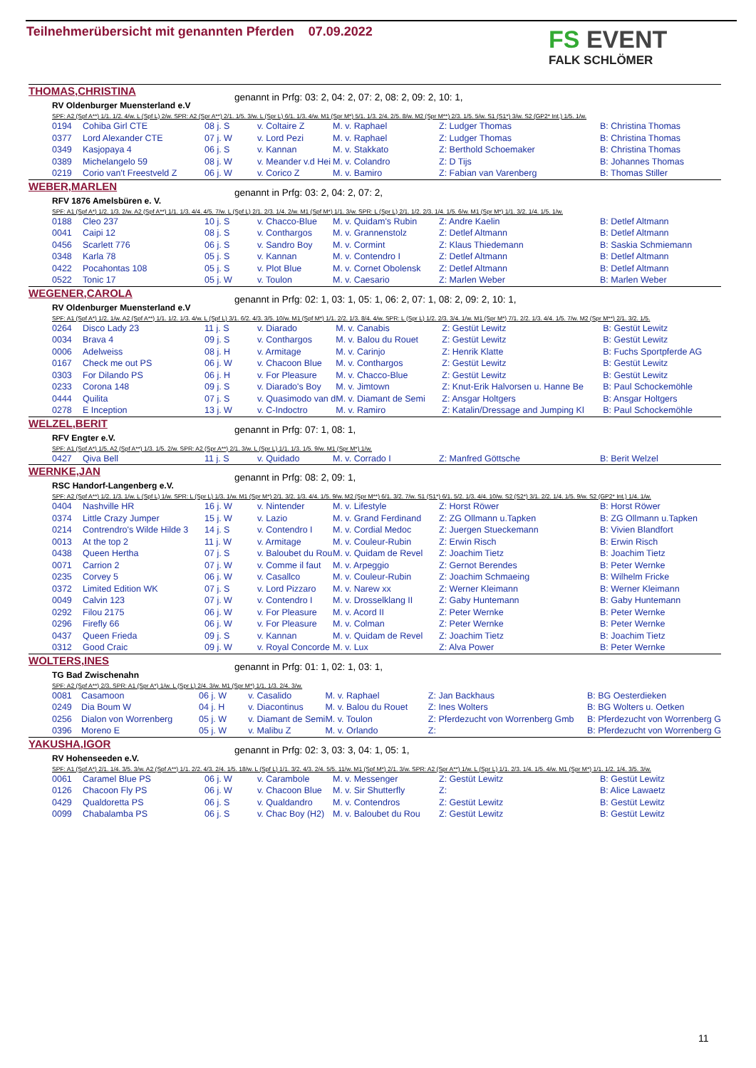Teilnehmerübersicht mit genannten Pferden 07.09.2022
FS EVENT
FALK SCHLÖMER
THOMAS,CHRISTINA
RV Oldenburger Muensterland e.V
genannt in Prfg: 03: 2, 04: 2, 07: 2, 08: 2, 09: 2, 10: 1,
SPF: A2 (Spf A**) 1/1. 1/2. 4/w. L (Spf L) 2/w. SPR: A2 (Spr A**) 2/1. 1/5. 3/w. L (Spr L) 6/1. 1/3. 4/w. M1 (Spr M*) 5/1. 1/3. 2/4. 2/5. 8/w. M2 (Spr M**) 2/3. 1/5. 5/w. S1 (S1*) 3/w. S2 (GP2* Int.) 1/5. 1/w.
| 0194 | Cohiba Girl CTE | 08 j. S | v. Coltaire Z | M. v. Raphael | Z: Ludger Thomas | B: Christina Thomas |
| 0377 | Lord Alexander CTE | 07 j. W | v. Lord Pezi | M. v. Raphael | Z: Ludger Thomas | B: Christina Thomas |
| 0349 | Kasjopaya 4 | 06 j. S | v. Kannan | M. v. Stakkato | Z: Berthold Schoemaker | B: Christina Thomas |
| 0389 | Michelangelo 59 | 08 j. W | v. Meander v.d Hei | M. v. Colandro | Z: D Tijs | B: Johannes Thomas |
| 0219 | Corio van't Freestveld Z | 06 j. W | v. Corico Z | M. v. Bamiro | Z: Fabian van Varenberg | B: Thomas Stiller |
WEBER,MARLEN
RFV 1876 Amelsbüren e. V.
genannt in Prfg: 03: 2, 04: 2, 07: 2,
SPF: A1 (Spf A*) 1/2. 1/3. 2/w. A2 (Spf A**) 1/1. 1/3. 4/4. 4/5. 7/w. L (Spf L) 2/1. 2/3. 1/4. 2/w. M1 (Spf M*) 1/1. 3/w. SPR: L (Spr L) 2/1. 1/2. 2/3. 1/4. 1/5. 6/w. M1 (Spr M*) 1/1. 3/2. 1/4. 1/5. 1/w.
| 0188 | Cleo 237 | 10 j. S | v. Chacco-Blue | M. v. Quidam's Rubin | Z: Andre Kaelin | B: Detlef Altmann |
| 0041 | Caipi 12 | 08 j. S | v. Conthargos | M. v. Grannenstolz | Z: Detlef Altmann | B: Detlef Altmann |
| 0456 | Scarlett 776 | 06 j. S | v. Sandro Boy | M. v. Cormint | Z: Klaus Thiedemann | B: Saskia Schmiemann |
| 0348 | Karla 78 | 05 j. S | v. Kannan | M. v. Contendro I | Z: Detlef Altmann | B: Detlef Altmann |
| 0422 | Pocahontas 108 | 05 j. S | v. Plot Blue | M. v. Cornet Obolensk | Z: Detlef Altmann | B: Detlef Altmann |
| 0522 | Tonic 17 | 05 j. W | v. Toulon | M. v. Caesario | Z: Marlen Weber | B: Marlen Weber |
WEGENER,CAROLA
RV Oldenburger Muensterland e.V
genannt in Prfg: 02: 1, 03: 1, 05: 1, 06: 2, 07: 1, 08: 2, 09: 2, 10: 1,
SPF: A1 (Spf A*) 1/2. 1/w. A2 (Spf A**) 1/1. 1/2. 1/3. 4/w. L (Spf L) 3/1. 6/2. 4/3. 3/5. 10/w. M1 (Spf M*) 1/1. 2/2. 1/3. 8/4. 4/w. SPR: L (Spr L) 1/2. 2/3. 3/4. 1/w. M1 (Spr M*) 7/1. 2/2. 1/3. 4/4. 1/5. 7/w. M2 (Spr M**) 2/1. 3/2. 1/5.
| 0264 | Disco Lady 23 | 11 j. S | v. Diarado | M. v. Canabis | Z: Gestüt Lewitz | B: Gestüt Lewitz |
| 0034 | Brava 4 | 09 j. S | v. Conthargos | M. v. Balou du Rouet | Z: Gestüt Lewitz | B: Gestüt Lewitz |
| 0006 | Adelweiss | 08 j. H | v. Armitage | M. v. Carinjo | Z: Henrik Klatte | B: Fuchs Sportpferde AG |
| 0167 | Check me out PS | 06 j. W | v. Chacoon Blue | M. v. Conthargos | Z: Gestüt Lewitz | B: Gestüt Lewitz |
| 0303 | For Dilando PS | 06 j. H | v. For Pleasure | M. v. Chacco-Blue | Z: Gestüt Lewitz | B: Gestüt Lewitz |
| 0233 | Corona 148 | 09 j. S | v. Diarado's Boy | M. v. Jimtown | Z: Knut-Erik Halvorsen u. Hanne Be | B: Paul Schockemöhle |
| 0444 | Quilita | 07 j. S | v. Quasimodo van d | M. v. Diamant de Semi | Z: Ansgar Holtgers | B: Ansgar Holtgers |
| 0278 | E Inception | 13 j. W | v. C-Indoctro | M. v. Ramiro | Z: Katalin/Dressage and Jumping Kl | B: Paul Schockemöhle |
WELZEL,BERIT
RFV Engter e.V.
genannt in Prfg: 07: 1, 08: 1,
SPF: A1 (Spf A*) 1/5. A2 (Spf A**) 1/3. 1/5. 2/w. SPR: A2 (Spr A**) 2/1. 3/w. L (Spr L) 1/1. 1/3. 1/5. 9/w. M1 (Spr M*) 1/w.
| 0427 | Qiva Bell | 11 j. S | v. Quidado | M. v. Corrado I | Z: Manfred Göttsche | B: Berit Welzel |
WERNKE,JAN
RSC Handorf-Langenberg e.V.
genannt in Prfg: 08: 2, 09: 1,
SPF: A2 (Spf A**) 1/2. 1/3. 1/w. L (Spf L) 1/w. SPR: L (Spr L) 1/3. 1/w. M1 (Spr M*) 2/1. 3/2. 1/3. 4/4. 1/5. 9/w. M2 (Spr M**) 6/1. 3/2. 7/w. S1 (S1*) 6/1. 5/2. 1/3. 4/4. 10/w. S2 (S2*) 3/1. 2/2. 1/4. 1/5. 9/w. S2 (GP2* Int.) 1/4. 1/w.
| 0404 | Nashville HR | 16 j. W | v. Nintender | M. v. Lifestyle | Z: Horst Röwer | B: Horst Röwer |
| 0374 | Little Crazy Jumper | 15 j. W | v. Lazio | M. v. Grand Ferdinand | Z: ZG Ollmann u.Tapken | B: ZG Ollmann u.Tapken |
| 0214 | Contrendro's Wilde Hilde 3 | 14 j. S | v. Contendro I | M. v. Cordial Medoc | Z: Juergen Stueckemann | B: Vivien Blandfort |
| 0013 | At the top 2 | 11 j. W | v. Armitage | M. v. Couleur-Rubin | Z: Erwin Risch | B: Erwin Risch |
| 0438 | Queen Hertha | 07 j. S | v. Baloubet du Rou | M. v. Quidam de Revel | Z: Joachim Tietz | B: Joachim Tietz |
| 0071 | Carrion 2 | 07 j. W | v. Comme il faut | M. v. Arpeggio | Z: Gernot Berendes | B: Peter Wernke |
| 0235 | Corvey 5 | 06 j. W | v. Casallco | M. v. Couleur-Rubin | Z: Joachim Schmaeing | B: Wilhelm Fricke |
| 0372 | Limited Edition WK | 07 j. S | v. Lord Pizzaro | M. v. Narew xx | Z: Werner Kleimann | B: Werner Kleimann |
| 0049 | Calvin 123 | 07 j. W | v. Contendro I | M. v. Drosselklang II | Z: Gaby Huntemann | B: Gaby Huntemann |
| 0292 | Filou 2175 | 06 j. W | v. For Pleasure | M. v. Acord II | Z: Peter Wernke | B: Peter Wernke |
| 0296 | Firefly 66 | 06 j. W | v. For Pleasure | M. v. Colman | Z: Peter Wernke | B: Peter Wernke |
| 0437 | Queen Frieda | 09 j. S | v. Kannan | M. v. Quidam de Revel | Z: Joachim Tietz | B: Joachim Tietz |
| 0312 | Good Craic | 09 j. W | v. Royal Concorde | M. v. Lux | Z: Alva Power | B: Peter Wernke |
WOLTERS,INES
TG Bad Zwischenahn
genannt in Prfg: 01: 1, 02: 1, 03: 1,
SPF: A2 (Spf A**) 2/3. SPR: A1 (Spr A*) 1/w. L (Spr L) 2/4. 3/w. M1 (Spr M*) 1/1. 1/3. 2/4. 3/w.
| 0081 | Casamoon | 06 j. W | v. Casalido | M. v. Raphael | Z: Jan Backhaus | B: BG Oesterdieken |
| 0249 | Dia Boum W | 04 j. H | v. Diacontinus | M. v. Balou du Rouet | Z: Ines Wolters | B: BG Wolters u. Oetken |
| 0256 | Dialon von Worrenberg | 05 j. W | v. Diamant de Semi | M. v. Toulon | Z: Pferdezucht von Worrenberg Gmb | B: Pferdezucht von Worrenberg G |
| 0396 | Moreno E | 05 j. W | v. Malibu Z | M. v. Orlando | Z: | B: Pferdezucht von Worrenberg G |
YAKUSHA,IGOR
RV Hohenseeden e.V.
genannt in Prfg: 02: 3, 03: 3, 04: 1, 05: 1,
SPF: A1 (Spf A*) 2/1. 1/4. 3/5. 3/w. A2 (Spf A**) 1/1. 2/2. 4/3. 2/4. 1/5. 18/w. L (Spf L) 1/1. 3/2. 4/3. 2/4. 5/5. 11/w. M1 (Spf M*) 2/1. 3/w. SPR: A2 (Spr A**) 1/w. L (Spr L) 1/1. 2/3. 1/4. 1/5. 4/w. M1 (Spr M*) 1/1. 1/2. 1/4. 3/5. 3/w.
| 0061 | Caramel Blue PS | 06 j. W | v. Carambole | M. v. Messenger | Z: Gestüt Lewitz | B: Gestüt Lewitz |
| 0126 | Chacoon Fly PS | 06 j. W | v. Chacoon Blue | M. v. Sir Shutterfly | Z: | B: Alice Lawaetz |
| 0429 | Qualdoretta PS | 06 j. S | v. Qualdandro | M. v. Contendros | Z: Gestüt Lewitz | B: Gestüt Lewitz |
| 0099 | Chabalamba PS | 06 j. S | v. Chac Boy (H2) | M. v. Baloubet du Rou | Z: Gestüt Lewitz | B: Gestüt Lewitz |
11